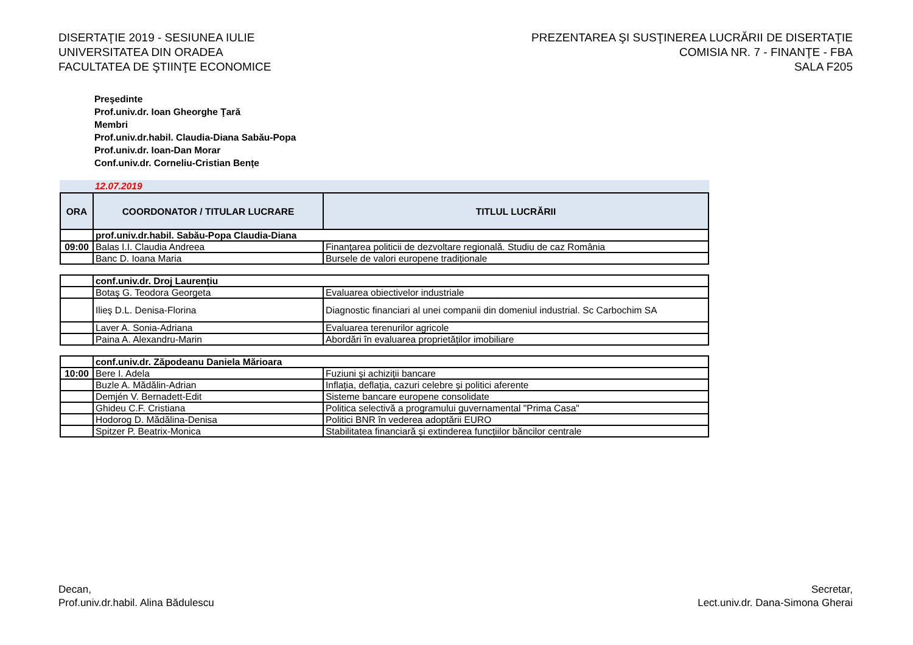DISERTAŢIE 2019 - SESIUNEA IULIE
UNIVERSITATEA DIN ORADEA
FACULTATEA DE ŞTIINŢE ECONOMICE
PREZENTAREA ŞI SUSŢINEREA LUCRĂRII DE DISERTAŢIE
COMISIA NR. 7 - FINANŢE - FBA
SALA F205
Preşedinte
Prof.univ.dr. Ioan Gheorghe Ţară
Membri
Prof.univ.dr.habil. Claudia-Diana Sabău-Popa
Prof.univ.dr. Ioan-Dan Morar
Conf.univ.dr. Corneliu-Cristian Bențe
12.07.2019
| ORA | COORDONATOR / TITULAR LUCRARE | TITLUL LUCRĂRII |
| --- | --- | --- |
| | prof.univ.dr.habil. Sabău-Popa Claudia-Diana | |
| 09:00 | Balas I.I. Claudia Andreea | Finanţarea politicii de dezvoltare regională. Studiu de caz România |
| | Banc D. Ioana Maria | Bursele de valori europene tradiționale |
| | conf.univ.dr. Droj Laurențiu | |
| | Botaş G. Teodora Georgeta | Evaluarea obiectivelor industriale |
| | Ilieş D.L. Denisa-Florina | Diagnostic financiari al unei companii din domeniul industrial. Sc Carbochim SA |
| | Laver A. Sonia-Adriana | Evaluarea terenurilor agricole |
| | Paina A. Alexandru-Marin | Abordări în evaluarea proprietăților imobiliare |
| | conf.univ.dr. Zăpodeanu Daniela Mărioara | |
| 10:00 | Bere I. Adela | Fuziuni și achiziții bancare |
| | Buzle A. Mădălin-Adrian | Inflația, deflația, cazuri celebre și politici aferente |
| | Demjén V. Bernadett-Edit | Sisteme bancare europene consolidate |
| | Ghideu C.F. Cristiana | Politica selectivă a programului guvernamental "Prima Casa" |
| | Hodorog D. Mădălina-Denisa | Politici BNR în vederea adoptării EURO |
| | Spitzer P. Beatrix-Monica | Stabilitatea financiară și extinderea funcțiilor băncilor centrale |
Decan,
Prof.univ.dr.habil. Alina Bădulescu
Secretar,
Lect.univ.dr. Dana-Simona Gherai